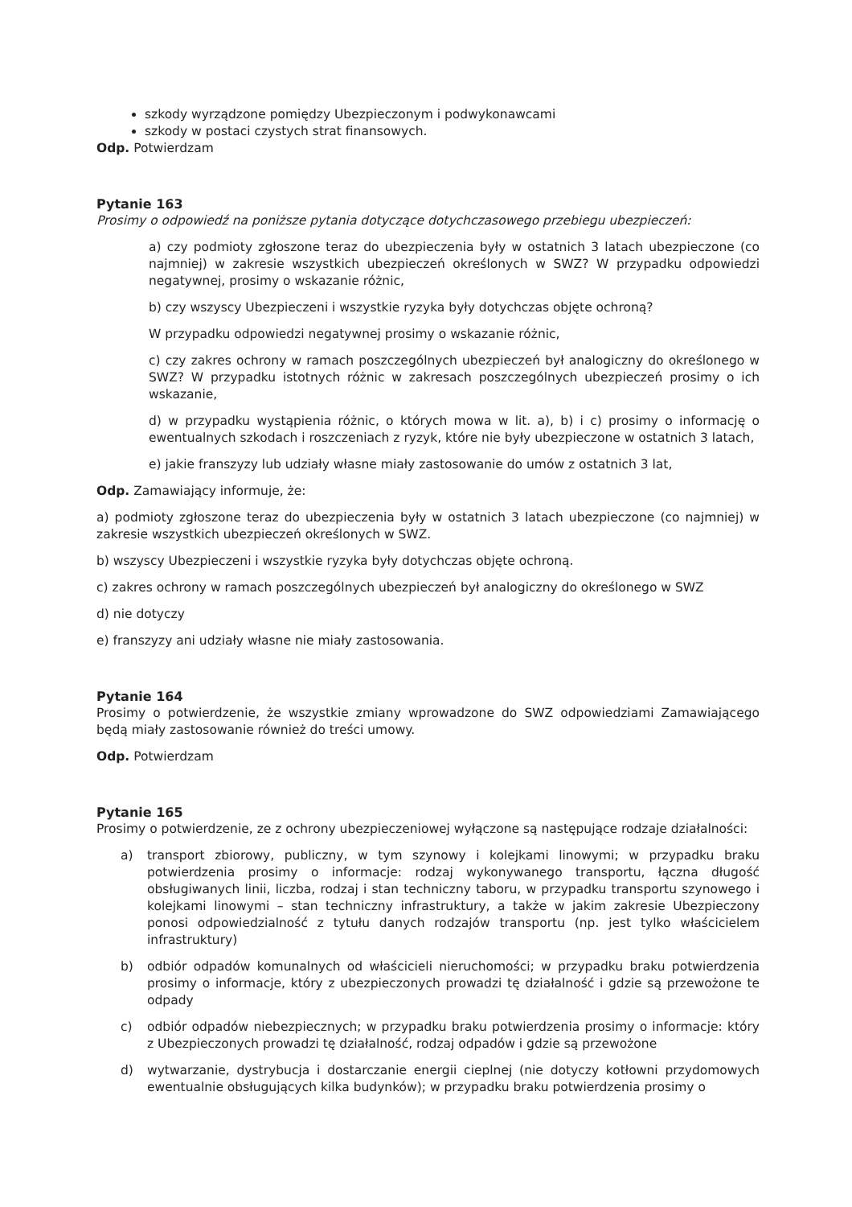szkody wyrządzone pomiędzy Ubezpieczonym i podwykonawcami
szkody w postaci czystych strat finansowych.
Odp. Potwierdzam
Pytanie 163
Prosimy o odpowiedź na poniższe pytania dotyczące dotychczasowego przebiegu ubezpieczeń:
a) czy podmioty zgłoszone teraz do ubezpieczenia były w ostatnich 3 latach ubezpieczone (co najmniej) w zakresie wszystkich ubezpieczeń określonych w SWZ? W przypadku odpowiedzi negatywnej, prosimy o wskazanie różnic,
b) czy wszyscy Ubezpieczeni i wszystkie ryzyka były dotychczas objęte ochroną?
W przypadku odpowiedzi negatywnej prosimy o wskazanie różnic,
c) czy zakres ochrony w ramach poszczególnych ubezpieczeń był analogiczny do określonego w SWZ? W przypadku istotnych różnic w zakresach poszczególnych ubezpieczeń prosimy o ich wskazanie,
d) w przypadku wystąpienia różnic, o których mowa w lit. a), b) i c) prosimy o informację o ewentualnych szkodach i roszczeniach z ryzyk, które nie były ubezpieczone w ostatnich 3 latach,
e) jakie franszyzy lub udziały własne miały zastosowanie do umów z ostatnich 3 lat,
Odp. Zamawiający informuje, że:
a) podmioty zgłoszone teraz do ubezpieczenia były w ostatnich 3 latach ubezpieczone (co najmniej) w zakresie wszystkich ubezpieczeń określonych w SWZ.
b) wszyscy Ubezpieczeni i wszystkie ryzyka były dotychczas objęte ochroną.
c) zakres ochrony w ramach poszczególnych ubezpieczeń był analogiczny do określonego w SWZ
d) nie dotyczy
e) franszyzy ani udziały własne nie miały zastosowania.
Pytanie 164
Prosimy o potwierdzenie, że wszystkie zmiany wprowadzone do SWZ odpowiedziami Zamawiającego będą miały zastosowanie również do treści umowy.
Odp. Potwierdzam
Pytanie 165
Prosimy o potwierdzenie, ze z ochrony ubezpieczeniowej wyłączone są następujące rodzaje działalności:
a) transport zbiorowy, publiczny, w tym szynowy i kolejkami linowymi; w przypadku braku potwierdzenia prosimy o informacje: rodzaj wykonywanego transportu, łączna długość obsługiwanych linii, liczba, rodzaj i stan techniczny taboru, w przypadku transportu szynowego i kolejkami linowymi – stan techniczny infrastruktury, a także w jakim zakresie Ubezpieczony ponosi odpowiedzialność z tytułu danych rodzajów transportu (np. jest tylko właścicielem infrastruktury)
b) odbiór odpadów komunalnych od właścicieli nieruchomości; w przypadku braku potwierdzenia prosimy o informacje, który z ubezpieczonych prowadzi tę działalność i gdzie są przewożone te odpady
c) odbiór odpadów niebezpiecznych; w przypadku braku potwierdzenia prosimy o informacje: który z Ubezpieczonych prowadzi tę działalność, rodzaj odpadów i gdzie są przewożone
d) wytwarzanie, dystrybucja i dostarczanie energii cieplnej (nie dotyczy kotłowni przydomowych ewentualnie obsługujących kilka budynków); w przypadku braku potwierdzenia prosimy o